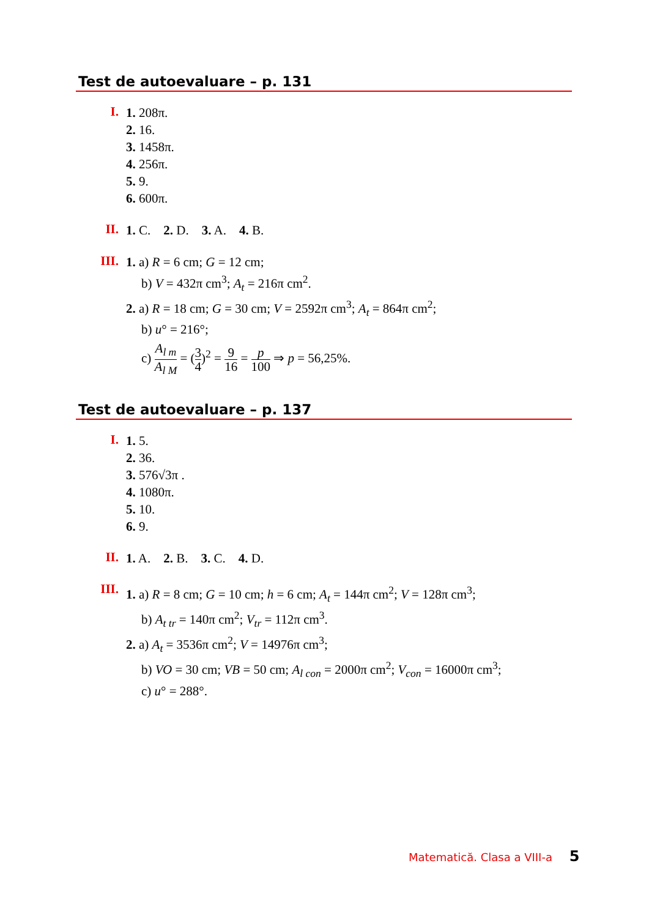Test de autoevaluare – p. 131
I.
1. 208π.
2. 16.
3. 1458π.
4. 256π.
5. 9.
6. 600π.
II.
1. C. 2. D. 3. A. 4. B.
III.
1. a) R = 6 cm; G = 12 cm;
b) V = 432π cm<sup>3</sup>; A<sub>t</sub> = 216π cm<sup>2</sup>.
2. a) R = 18 cm; G = 30 cm; V = 2592π cm<sup>3</sup>; A<sub>t</sub> = 864π cm<sup>2</sup>;
b) u° = 216°;
c) A<sub>l m</sub> A<sub>l M</sub> = (3 4)<sup>2</sup> = 9 16 = p 100 ⇒ p = 56,25%.
Test de autoevaluare – p. 137
I.
1. 5.
2. 36.
3. 576√3π .
4. 1080π.
5. 10.
6. 9.
II.
1. A. 2. B. 3. C. 4. D.
III.
1. a) R = 8 cm; G = 10 cm; h = 6 cm; A<sub>t</sub> = 144π cm<sup>2</sup>; V = 128π cm<sup>3</sup>;
b) A<sub>t tr</sub> = 140π cm<sup>2</sup>; V<sub>tr</sub> = 112π cm<sup>3</sup>.
2. a) A<sub>t</sub> = 3536π cm<sup>2</sup>; V = 14976π cm<sup>3</sup>;
b) VO = 30 cm; VB = 50 cm; A<sub>l con</sub> = 2000π cm<sup>2</sup>; V<sub>con</sub> = 16000π cm<sup>3</sup>;
c) u° = 288°.
Matematică. Clasa a VIII-a 5